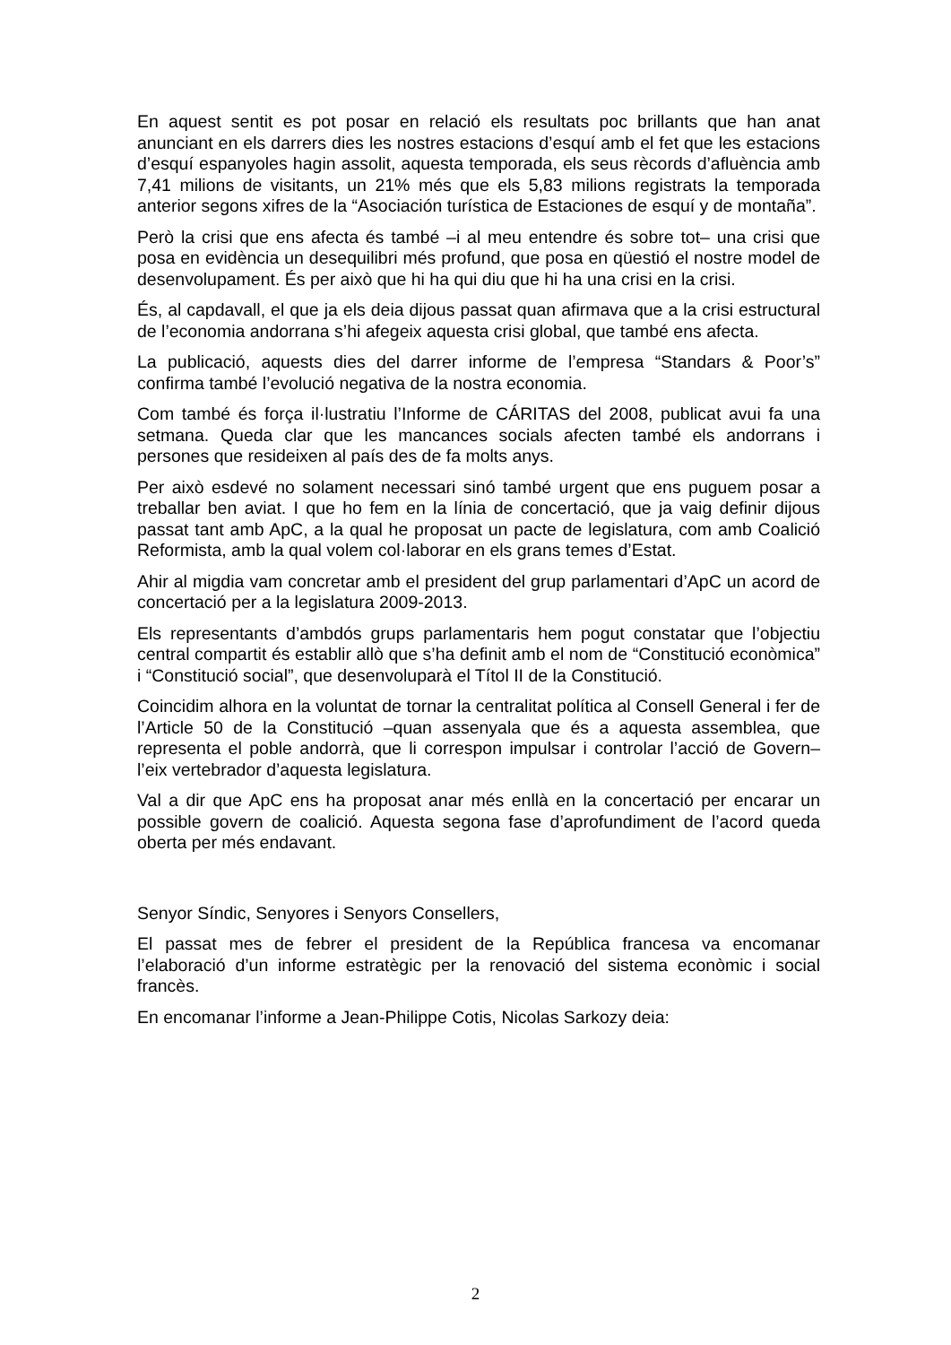En aquest sentit es pot posar en relació els resultats poc brillants que han anat anunciant en els darrers dies les nostres estacions d’esquí amb el fet que les estacions d’esquí espanyoles hagin assolit, aquesta temporada, els seus rècords d’afluència amb 7,41 milions de visitants, un 21% més que els 5,83 milions registrats la temporada anterior segons xifres de la “Asociación turística de Estaciones de esquí y de montaña”.
Però la crisi que ens afecta és també –i al meu entendre és sobre tot– una crisi que posa en evidència un desequilibri més profund, que posa en qüestió el nostre model de desenvolupament. És per això que hi ha qui diu que hi ha una crisi en la crisi.
És, al capdavall, el que ja els deia dijous passat quan afirmava que a la crisi estructural de l’economia andorrana s’hi afegeix aquesta crisi global, que també ens afecta.
La publicació, aquests dies del darrer informe de l’empresa “Standars & Poor’s” confirma també l’evolució negativa de la nostra economia.
Com també és força il·lustratiu l’Informe de CÁRITAS del 2008, publicat avui fa una setmana. Queda clar que les mancances socials afecten també els andorrans i persones que resideixen al país des de fa molts anys.
Per això esdevé no solament necessari sinó també urgent que ens puguem posar a treballar ben aviat. I que ho fem en la línia de concertació, que ja vaig definir dijous passat tant amb ApC, a la qual he proposat un pacte de legislatura, com amb Coalició Reformista, amb la qual volem col·laborar en els grans temes d’Estat.
Ahir al migdia vam concretar amb el president del grup parlamentari d’ApC un acord de concertació per a la legislatura 2009-2013.
Els representants d’ambdós grups parlamentaris hem pogut constatar que l’objectiu central compartit és establir allò que s’ha definit amb el nom de “Constitució econòmica” i “Constitució social”, que desenvoluparà el Títol II de la Constitució.
Coincidim alhora en la voluntat de tornar la centralitat política al Consell General i fer de l’Article 50 de la Constitució –quan assenyala que és a aquesta assemblea, que representa el poble andorrà, que li correspon impulsar i controlar l’acció de Govern– l’eix vertebrador d’aquesta legislatura.
Val a dir que ApC ens ha proposat anar més enllà en la concertació per encarar un possible govern de coalició. Aquesta segona fase d’aprofundiment de l’acord queda oberta per més endavant.
Senyor Síndic, Senyores i Senyors Consellers,
El passat mes de febrer el president de la República francesa va encomanar l’elaboració d’un informe estratègic per la renovació del sistema econòmic i social francès.
En encomanar l’informe a Jean-Philippe Cotis, Nicolas Sarkozy deia:
2